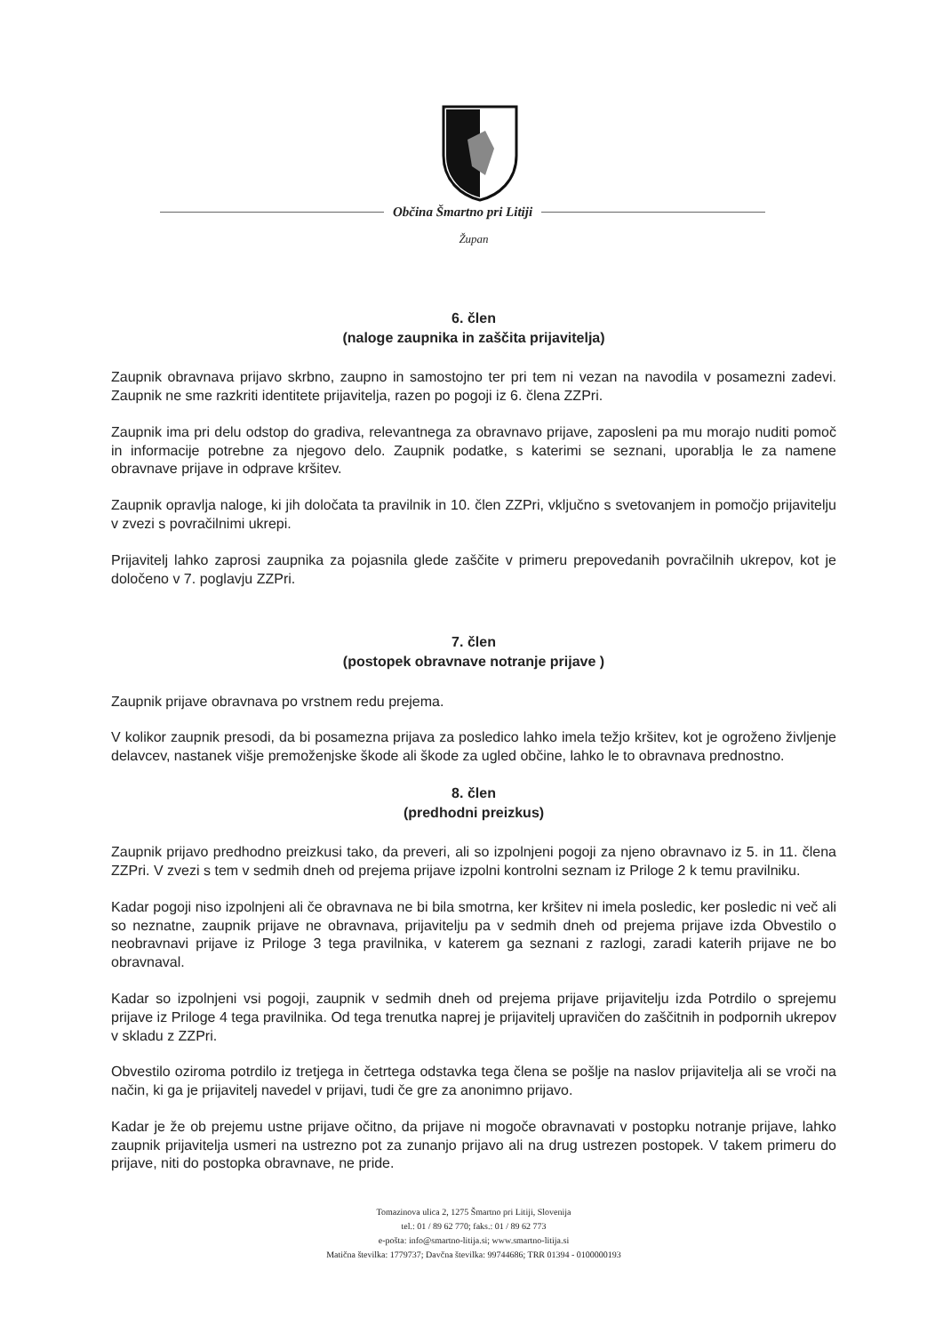Občina Šmartno pri Litiji
Župan
6. člen
(naloge zaupnika in zaščita prijavitelja)
Zaupnik obravnava prijavo skrbno, zaupno in samostojno ter pri tem ni vezan na navodila v posamezni zadevi. Zaupnik ne sme razkriti identitete prijavitelja, razen po pogoji iz 6. člena ZZPri.
Zaupnik ima pri delu odstop do gradiva, relevantnega za obravnavo prijave, zaposleni pa mu morajo nuditi pomoč in informacije potrebne za njegovo delo. Zaupnik podatke, s katerimi se seznani, uporablja le za namene obravnave prijave in odprave kršitev.
Zaupnik opravlja naloge, ki jih določata ta pravilnik in 10. člen ZZPri, vključno s svetovanjem in pomočjo prijavitelju v zvezi s povračilnimi ukrepi.
Prijavitelj lahko zaprosi zaupnika za pojasnila glede zaščite v primeru prepovedanih povračilnih ukrepov, kot je določeno v 7. poglavju ZZPri.
7. člen
(postopek obravnave notranje prijave )
Zaupnik prijave obravnava po vrstnem redu prejema.
V kolikor zaupnik presodi, da bi posamezna prijava za posledico lahko imela težjo kršitev, kot je ogroženo življenje delavcev, nastanek višje premoženjske škode ali škode za ugled občine, lahko le to obravnava prednostno.
8. člen
(predhodni preizkus)
Zaupnik prijavo predhodno preizkusi tako, da preveri, ali so izpolnjeni pogoji za njeno obravnavo iz 5. in 11. člena ZZPri. V zvezi s tem v sedmih dneh od prejema prijave izpolni kontrolni seznam iz Priloge 2 k temu pravilniku.
Kadar pogoji niso izpolnjeni ali če obravnava ne bi bila smotrna, ker kršitev ni imela posledic, ker posledic ni več ali so neznatne, zaupnik prijave ne obravnava, prijavitelju pa v sedmih dneh od prejema prijave izda Obvestilo o neobravnavi prijave iz Priloge 3 tega pravilnika, v katerem ga seznani z razlogi, zaradi katerih prijave ne bo obravnaval.
Kadar so izpolnjeni vsi pogoji, zaupnik v sedmih dneh od prejema prijave prijavitelju izda Potrdilo o sprejemu prijave iz Priloge 4 tega pravilnika. Od tega trenutka naprej je prijavitelj upravičen do zaščitnih in podpornih ukrepov v skladu z ZZPri.
Obvestilo oziroma potrdilo iz tretjega in četrtega odstavka tega člena se pošlje na naslov prijavitelja ali se vroči na način, ki ga je prijavitelj navedel v prijavi, tudi če gre za anonimno prijavo.
Kadar je že ob prejemu ustne prijave očitno, da prijave ni mogoče obravnavati v postopku notranje prijave, lahko zaupnik prijavitelja usmeri na ustrezno pot za zunanjo prijavo ali na drug ustrezen postopek. V takem primeru do prijave, niti do postopka obravnave, ne pride.
Tomazinova ulica 2, 1275 Šmartno pri Litiji, Slovenija
tel.: 01 / 89 62 770; faks.: 01 / 89 62 773
e-pošta: info@smartno-litija.si; www.smartno-litija.si
Matična številka: 1779737; Davčna številka: 99744686; TRR 01394 - 0100000193